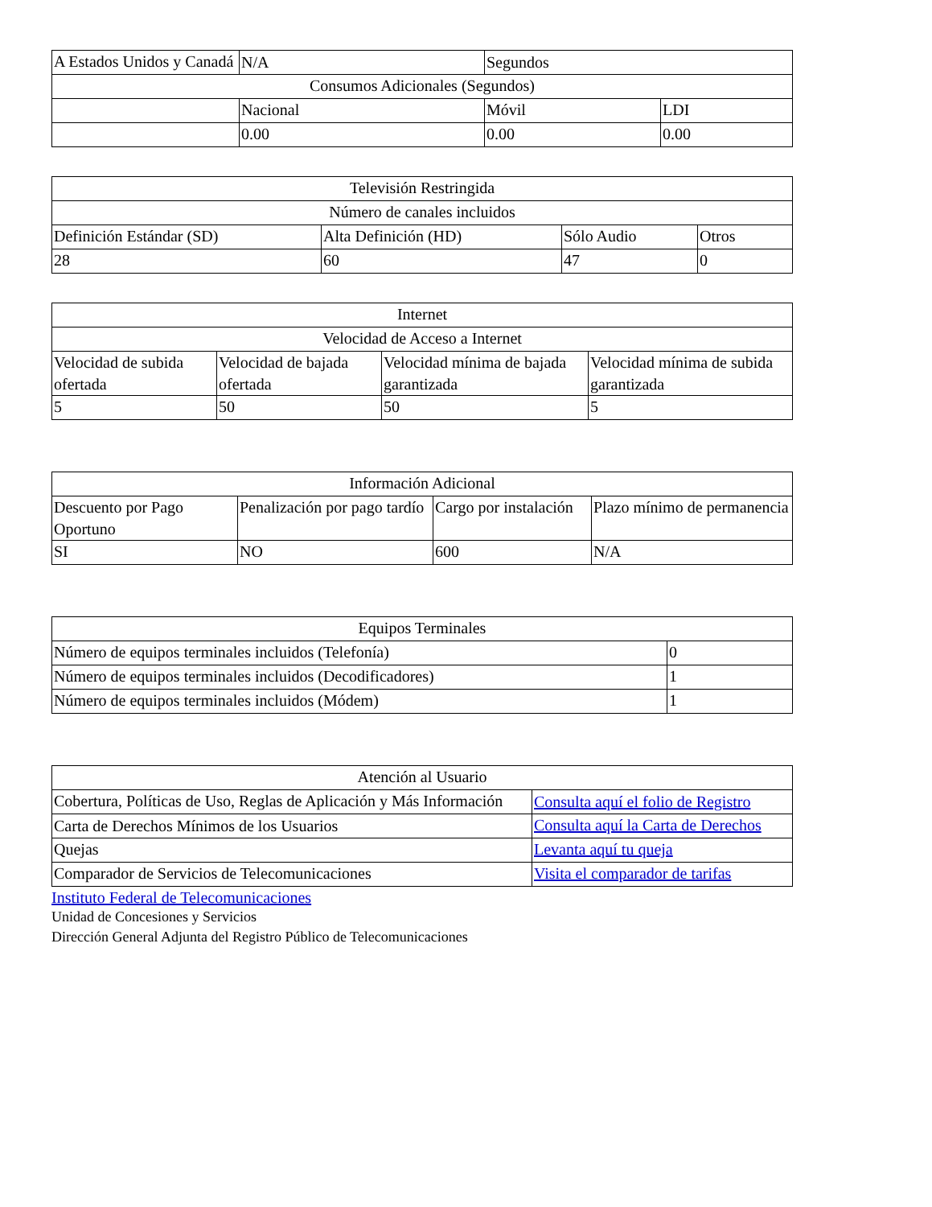| A Estados Unidos y Canadá | N/A | Segundos | |
| Consumos Adicionales (Segundos) | | | |
| | Nacional | Móvil | LDI |
| | 0.00 | 0.00 | 0.00 |
| Televisión Restringida | | | |
| Número de canales incluidos | | | |
| Definición Estándar (SD) | Alta Definición (HD) | Sólo Audio | Otros |
| 28 | 60 | 47 | 0 |
| Internet | | | |
| Velocidad de Acceso a Internet | | | |
| Velocidad de subida ofertada | Velocidad de bajada ofertada | Velocidad mínima de bajada garantizada | Velocidad mínima de subida garantizada |
| 5 | 50 | 50 | 5 |
| Información Adicional | | | |
| Descuento por Pago Oportuno | Penalización por pago tardío | Cargo por instalación | Plazo mínimo de permanencia |
| SI | NO | 600 | N/A |
| Equipos Terminales | |
| Número de equipos terminales incluidos (Telefonía) | 0 |
| Número de equipos terminales incluidos (Decodificadores) | 1 |
| Número de equipos terminales incluidos (Módem) | 1 |
| Atención al Usuario | |
| Cobertura, Políticas de Uso, Reglas de Aplicación y Más Información | Consulta aquí el folio de Registro |
| Carta de Derechos Mínimos de los Usuarios | Consulta aquí la Carta de Derechos |
| Quejas | Levanta aquí tu queja |
| Comparador de Servicios de Telecomunicaciones | Visita el comparador de tarifas |
Instituto Federal de Telecomunicaciones
Unidad de Concesiones y Servicios
Dirección General Adjunta del Registro Público de Telecomunicaciones